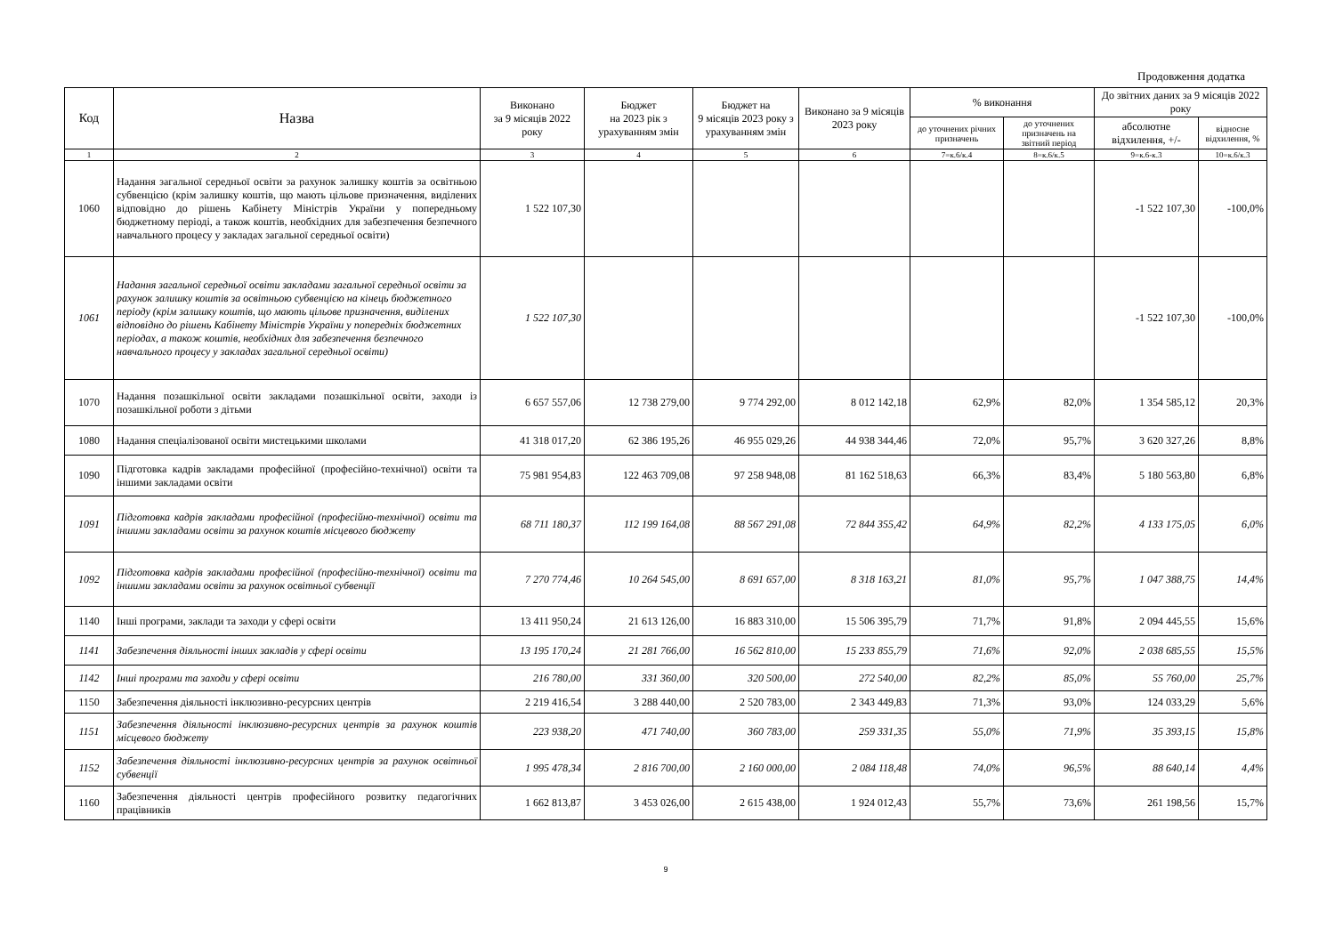Продовження додатка
| Код | Назва | Виконано за 9 місяців 2022 року | Бюджет на 2023 рік з урахуванням змін | Бюджет на 9 місяців 2023 року з урахуванням змін | Виконано за 9 місяців 2023 року | % виконання | | До звітних даних за 9 місяців 2022 року | |
| --- | --- | --- | --- | --- | --- | --- | --- | --- | --- |
| | | | | | | до уточнених річних призначень | до уточнених призначень на звітний період | абсолютне відхилення, +/- | відносне відхилення, % |
| 1 | 2 | 3 | 4 | 5 | 6 | 7=к.6/к.4 | 8=к.6/к.5 | 9=к.6-к.3 | 10=к.6/к.3 |
| 1060 | Надання загальної середньої освіти за рахунок залишку коштів за освітньою субвенцією (крім залишку коштів, що мають цільове призначення, виділених відповідно до рішень Кабінету Міністрів України у попередньому бюджетному періоді, а також коштів, необхідних для забезпечення безпечного навчального процесу у закладах загальної середньої освіти) | 1 522 107,30 | | | | | | -1 522 107,30 | -100,0% |
| 1061 | Надання загальної середньої освіти закладами загальної середньої освіти за рахунок залишку коштів за освітньою субвенцією на кінець бюджетного періоду (крім залишку коштів, що мають цільове призначення, виділених відповідно до рішень Кабінету Міністрів України у попередніх бюджетних періодах, а також коштів, необхідних для забезпечення безпечного навчального процесу у закладах загальної середньої освіти) | 1 522 107,30 | | | | | | -1 522 107,30 | -100,0% |
| 1070 | Надання позашкільної освіти закладами позашкільної освіти, заходи із позашкільної роботи з дітьми | 6 657 557,06 | 12 738 279,00 | 9 774 292,00 | 8 012 142,18 | 62,9% | 82,0% | 1 354 585,12 | 20,3% |
| 1080 | Надання спеціалізованої освіти мистецькими школами | 41 318 017,20 | 62 386 195,26 | 46 955 029,26 | 44 938 344,46 | 72,0% | 95,7% | 3 620 327,26 | 8,8% |
| 1090 | Підготовка кадрів закладами професійної (професійно-технічної) освіти та іншими закладами освіти | 75 981 954,83 | 122 463 709,08 | 97 258 948,08 | 81 162 518,63 | 66,3% | 83,4% | 5 180 563,80 | 6,8% |
| 1091 | Підготовка кадрів закладами професійної (професійно-технічної) освіти та іншими закладами освіти за рахунок коштів місцевого бюджету | 68 711 180,37 | 112 199 164,08 | 88 567 291,08 | 72 844 355,42 | 64,9% | 82,2% | 4 133 175,05 | 6,0% |
| 1092 | Підготовка кадрів закладами професійної (професійно-технічної) освіти та іншими закладами освіти за рахунок освітньої субвенції | 7 270 774,46 | 10 264 545,00 | 8 691 657,00 | 8 318 163,21 | 81,0% | 95,7% | 1 047 388,75 | 14,4% |
| 1140 | Інші програми, заклади та заходи у сфері освіти | 13 411 950,24 | 21 613 126,00 | 16 883 310,00 | 15 506 395,79 | 71,7% | 91,8% | 2 094 445,55 | 15,6% |
| 1141 | Забезпечення діяльності інших закладів у сфері освіти | 13 195 170,24 | 21 281 766,00 | 16 562 810,00 | 15 233 855,79 | 71,6% | 92,0% | 2 038 685,55 | 15,5% |
| 1142 | Інші програми та заходи у сфері освіти | 216 780,00 | 331 360,00 | 320 500,00 | 272 540,00 | 82,2% | 85,0% | 55 760,00 | 25,7% |
| 1150 | Забезпечення діяльності інклюзивно-ресурсних центрів | 2 219 416,54 | 3 288 440,00 | 2 520 783,00 | 2 343 449,83 | 71,3% | 93,0% | 124 033,29 | 5,6% |
| 1151 | Забезпечення діяльності інклюзивно-ресурсних центрів за рахунок коштів місцевого бюджету | 223 938,20 | 471 740,00 | 360 783,00 | 259 331,35 | 55,0% | 71,9% | 35 393,15 | 15,8% |
| 1152 | Забезпечення діяльності інклюзивно-ресурсних центрів за рахунок освітньої субвенції | 1 995 478,34 | 2 816 700,00 | 2 160 000,00 | 2 084 118,48 | 74,0% | 96,5% | 88 640,14 | 4,4% |
| 1160 | Забезпечення діяльності центрів професійного розвитку педагогічних працівників | 1 662 813,87 | 3 453 026,00 | 2 615 438,00 | 1 924 012,43 | 55,7% | 73,6% | 261 198,56 | 15,7% |
9